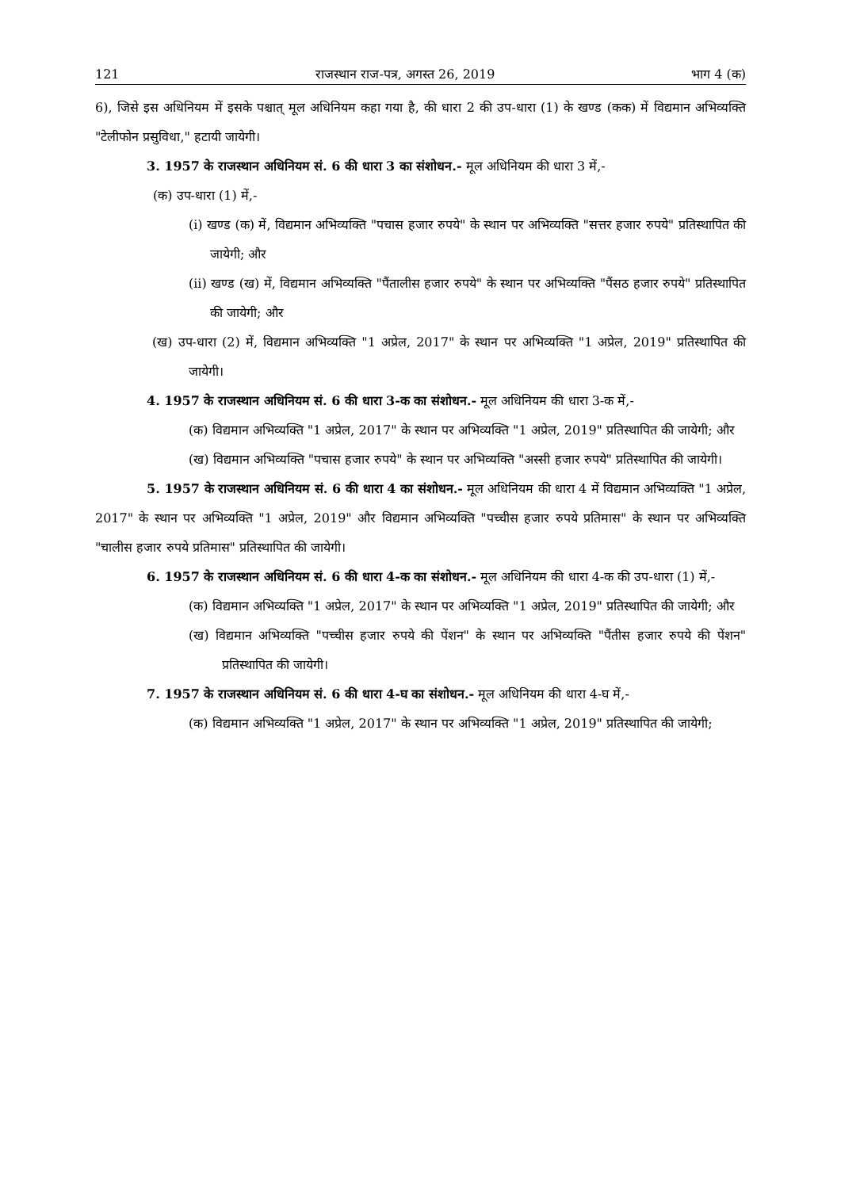121 राजस्थान राज-पत्र, अगस्त 26, 2019 भाग 4 (क)
6), जिसे इस अधिनियम में इसके पश्चात् मूल अधिनियम कहा गया है, की धारा 2 की उप-धारा (1) के खण्ड (कक) में विद्यमान अभिव्यक्ति "टेलीफोन प्रसुविधा," हटायी जायेगी।
3. 1957 के राजस्थान अधिनियम सं. 6 की धारा 3 का संशोधन.- मूल अधिनियम की धारा 3 में,-
(क) उप-धारा (1) में,-
(i) खण्ड (क) में, विद्यमान अभिव्यक्ति "पचास हजार रुपये" के स्थान पर अभिव्यक्ति "सत्तर हजार रुपये" प्रतिस्थापित की जायेगी; और
(ii) खण्ड (ख) में, विद्यमान अभिव्यक्ति "पैंतालीस हजार रुपये" के स्थान पर अभिव्यक्ति "पैंसठ हजार रुपये" प्रतिस्थापित की जायेगी; और
(ख) उप-धारा (2) में, विद्यमान अभिव्यक्ति "1 अप्रेल, 2017" के स्थान पर अभिव्यक्ति "1 अप्रेल, 2019" प्रतिस्थापित की जायेगी।
4. 1957 के राजस्थान अधिनियम सं. 6 की धारा 3-क का संशोधन.- मूल अधिनियम की धारा 3-क में,-
(क) विद्यमान अभिव्यक्ति "1 अप्रेल, 2017" के स्थान पर अभिव्यक्ति "1 अप्रेल, 2019" प्रतिस्थापित की जायेगी; और
(ख) विद्यमान अभिव्यक्ति "पचास हजार रुपये" के स्थान पर अभिव्यक्ति "अस्सी हजार रुपये" प्रतिस्थापित की जायेगी।
5. 1957 के राजस्थान अधिनियम सं. 6 की धारा 4 का संशोधन.- मूल अधिनियम की धारा 4 में विद्यमान अभिव्यक्ति "1 अप्रेल, 2017" के स्थान पर अभिव्यक्ति "1 अप्रेल, 2019" और विद्यमान अभिव्यक्ति "पच्चीस हजार रुपये प्रतिमास" के स्थान पर अभिव्यक्ति "चालीस हजार रुपये प्रतिमास" प्रतिस्थापित की जायेगी।
6. 1957 के राजस्थान अधिनियम सं. 6 की धारा 4-क का संशोधन.- मूल अधिनियम की धारा 4-क की उप-धारा (1) में,-
(क) विद्यमान अभिव्यक्ति "1 अप्रेल, 2017" के स्थान पर अभिव्यक्ति "1 अप्रेल, 2019" प्रतिस्थापित की जायेगी; और
(ख) विद्यमान अभिव्यक्ति "पच्चीस हजार रुपये की पेंशन" के स्थान पर अभिव्यक्ति "पैंतीस हजार रुपये की पेंशन" प्रतिस्थापित की जायेगी।
7. 1957 के राजस्थान अधिनियम सं. 6 की धारा 4-घ का संशोधन.- मूल अधिनियम की धारा 4-घ में,-
(क) विद्यमान अभिव्यक्ति "1 अप्रेल, 2017" के स्थान पर अभिव्यक्ति "1 अप्रेल, 2019" प्रतिस्थापित की जायेगी;